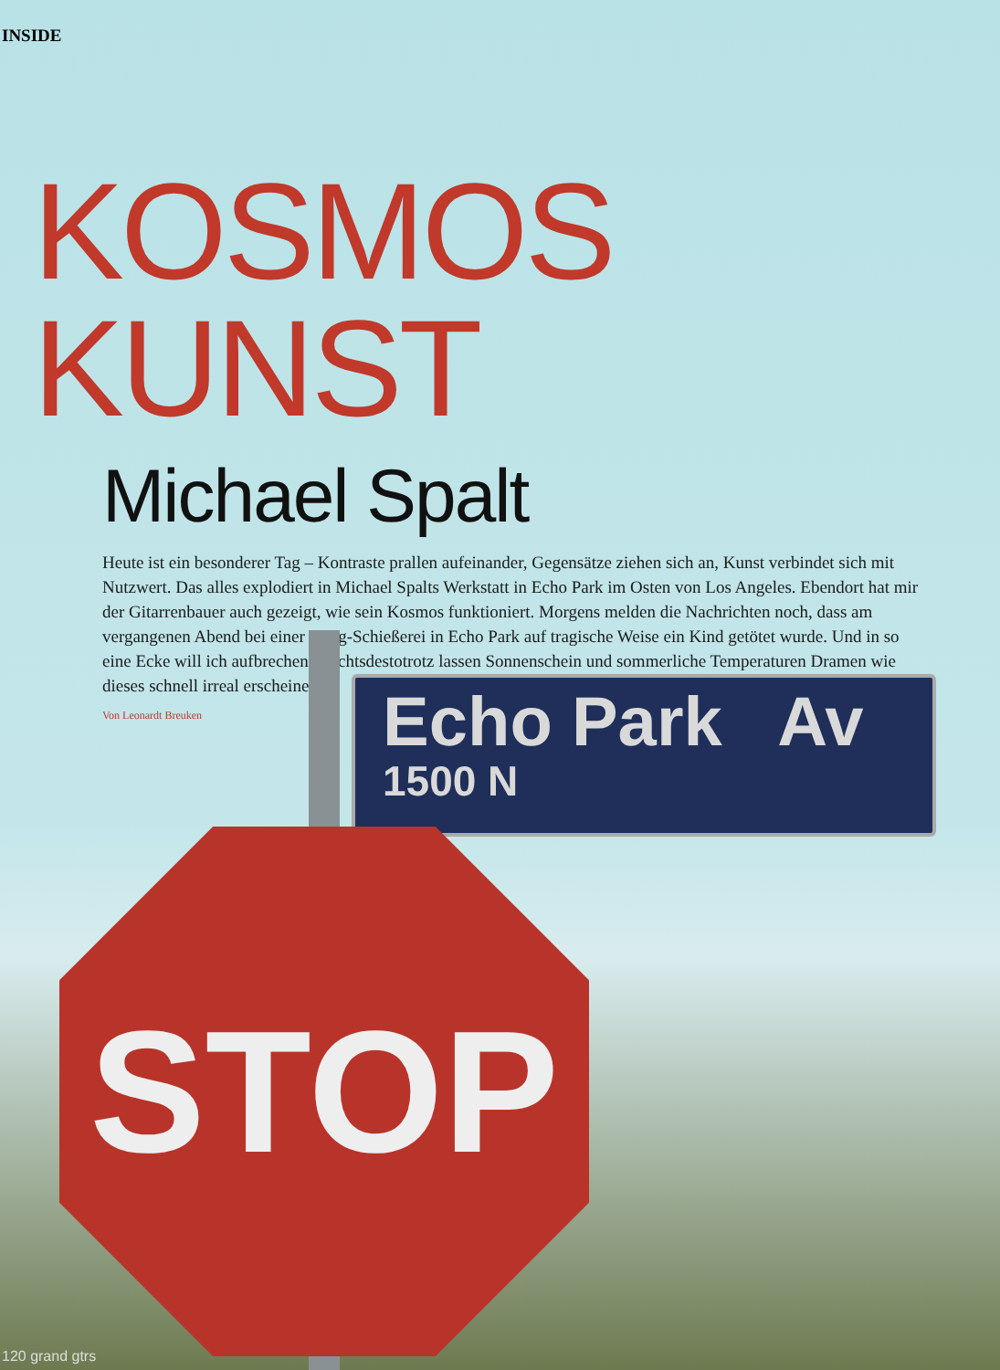INSIDE
KOSMOS KUNST
Michael Spalt
Heute ist ein besonderer Tag – Kontraste prallen aufeinander, Gegensätze ziehen sich an, Kunst verbindet sich mit Nutzwert. Das alles explodiert in Michael Spalts Werkstatt in Echo Park im Osten von Los Angeles. Ebendort hat mir der Gitarrenbauer auch gezeigt, wie sein Kosmos funktioniert. Morgens melden die Nachrichten noch, dass am vergangenen Abend bei einer Gang-Schießerei in Echo Park auf tragische Weise ein Kind getötet wurde. Und in so eine Ecke will ich aufbrechen? Nichtsdestotrotz lassen Sonnenschein und sommerliche Temperaturen Dramen wie dieses schnell irreal erscheinen.
Von Leonardt Breuken
Echo Park Av
1500 N
STOP
120 grand gtrs